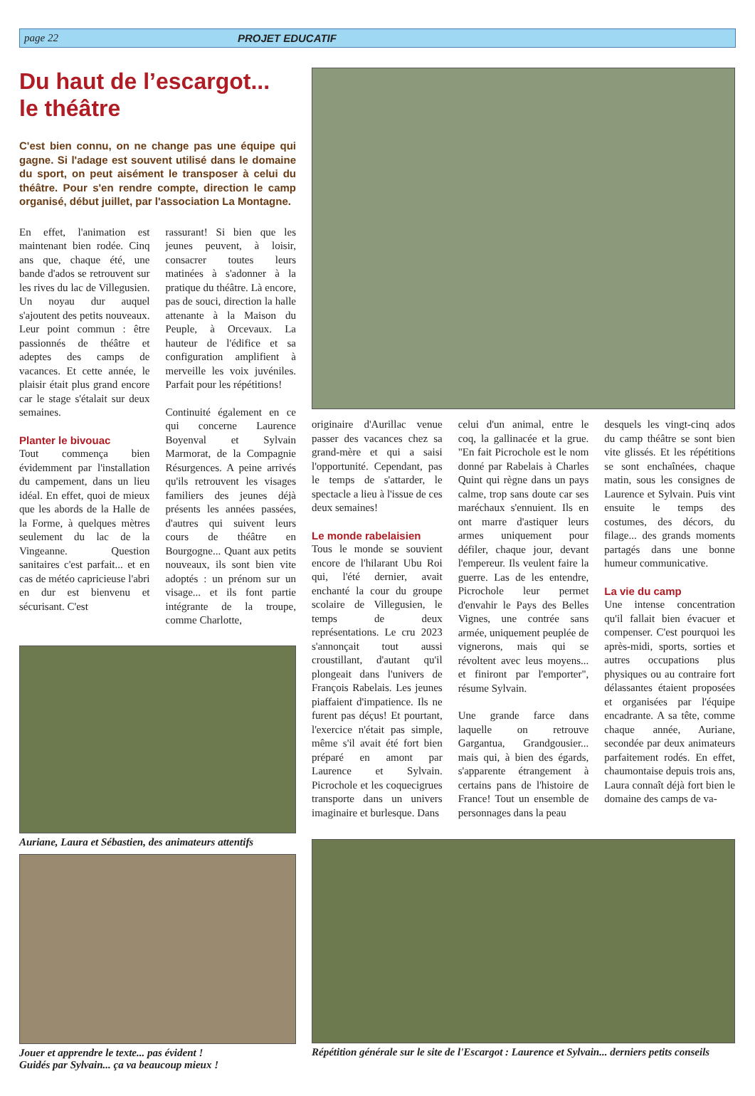page 22 PROJET EDUCATIF
Du haut de l’escargot...
le théâtre
C'est bien connu, on ne change pas une équipe qui gagne. Si l'adage est souvent utilisé dans le domaine du sport, on peut aisément le transposer à celui du théâtre. Pour s'en rendre compte, direction le camp organisé, début juillet, par l'association La Montagne.
En effet, l'animation est maintenant bien rodée. Cinq ans que, chaque été, une bande d'ados se retrouvent sur les rives du lac de Villegusien. Un noyau dur auquel s'ajoutent des petits nouveaux. Leur point commun : être passionnés de théâtre et adeptes des camps de vacances. Et cette année, le plaisir était plus grand encore car le stage s'étalait sur deux semaines.
Planter le bivouac
Tout commença bien évidemment par l'installation du campement, dans un lieu idéal. En effet, quoi de mieux que les abords de la Halle de la Forme, à quelques mètres seulement du lac de la Vingeanne. Question sanitaires c'est parfait... et en cas de météo capricieuse l'abri en dur est bienvenu et sécurisant. C'est
rassurant! Si bien que les jeunes peuvent, à loisir, consacrer toutes leurs matinées à s'adonner à la pratique du théâtre. Là encore, pas de souci, direction la halle attenante à la Maison du Peuple, à Orcevaux. La hauteur de l'édifice et sa configuration amplifient à merveille les voix juvéniles. Parfait pour les répétitions!
Continuité également en ce qui concerne Laurence Boyenval et Sylvain Marmorat, de la Compagnie Résurgences. A peine arrivés qu'ils retrouvent les visages familiers des jeunes déjà présents les années passées, d'autres qui suivent leurs cours de théâtre en Bourgogne... Quant aux petits nouveaux, ils sont bien vite adoptés : un prénom sur un visage... et ils font partie intégrante de la troupe, comme Charlotte,
Auriane, Laura et Sébastien, des animateurs attentifs
Jouer et apprendre le texte... pas évident !
Guidés par Sylvain... ça va beaucoup mieux !
originaire d'Aurillac venue passer des vacances chez sa grand-mère et qui a saisi l'opportunité. Cependant, pas le temps de s'attarder, le spectacle a lieu à l'issue de ces deux semaines!
Le monde rabelaisien
Tous le monde se souvient encore de l'hilarant Ubu Roi qui, l'été dernier, avait enchanté la cour du groupe scolaire de Villegusien, le temps de deux représentations. Le cru 2023 s'annonçait tout aussi croustillant, d'autant qu'il plongeait dans l'univers de François Rabelais. Les jeunes piaffaient d'impatience. Ils ne furent pas déçus! Et pourtant, l'exercice n'était pas simple, même s'il avait été fort bien préparé en amont par Laurence et Sylvain. Picrochole et les coquecigrues transporte dans un univers imaginaire et burlesque. Dans
celui d'un animal, entre le coq, la gallinacée et la grue. "En fait Picrochole est le nom donné par Rabelais à Charles Quint qui règne dans un pays calme, trop sans doute car ses maréchaux s'ennuient. Ils en ont marre d'astiquer leurs armes uniquement pour défiler, chaque jour, devant l'empereur. Ils veulent faire la guerre. Las de les entendre, Picrochole leur permet d'envahir le Pays des Belles Vignes, une contrée sans armée, uniquement peuplée de vignerons, mais qui se révoltent avec leus moyens... et finiront par l'emporter", résume Sylvain.
Une grande farce dans laquelle on retrouve Gargantua, Grandgousier... mais qui, à bien des égards, s'apparente étrangement à certains pans de l'histoire de France! Tout un ensemble de personnages dans la peau
desquels les vingt-cinq ados du camp théâtre se sont bien vite glissés. Et les répétitions se sont enchaînées, chaque matin, sous les consignes de Laurence et Sylvain. Puis vint ensuite le temps des costumes, des décors, du filage... des grands moments partagés dans une bonne humeur communicative.
La vie du camp
Une intense concentration qu'il fallait bien évacuer et compenser. C'est pourquoi les après-midi, sports, sorties et autres occupations plus physiques ou au contraire fort délassantes étaient proposées et organisées par l'équipe encadrante. A sa tête, comme chaque année, Auriane, secondée par deux animateurs parfaitement rodés. En effet, chaumontaise depuis trois ans, Laura connaît déjà fort bien le domaine des camps de va-
Répétition générale sur le site de l'Escargot : Laurence et Sylvain... derniers petits conseils